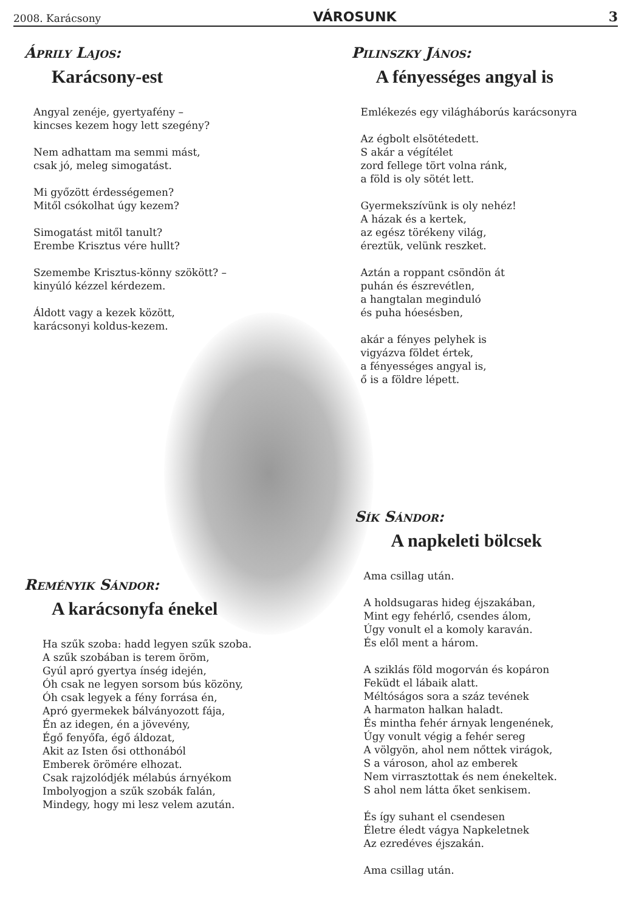2008. Karácsony VÁROSUNK 3
Áprily Lajos:
Karácsony-est
Angyal zenéje, gyertyafény –
kincses kezem hogy lett szegény?
Nem adhattam ma semmi mást,
csak jó, meleg simogatást.
Mi győzött érdességemen?
Mitől csókolhat úgy kezem?
Simogatást mitől tanult?
Erembe Krisztus vére hullt?
Szemembe Krisztus-könny szökött? –
kinyúló kézzel kérdezem.
Áldott vagy a kezek között,
karácsonyi koldus-kezem.
Reményik Sándor:
A karácsonyfa énekel
Ha szűk szoba: hadd legyen szűk szoba.
A szűk szobában is terem öröm,
Gyúl apró gyertya ínség idején,
Óh csak ne legyen sorsom bús közöny,
Óh csak legyek a fény forrása én,
Apró gyermekek bálványozott fája,
Én az idegen, én a jövevény,
Égő fenyőfa, égő áldozat,
Akit az Isten ősi otthonából
Emberek örömére elhozat.
Csak rajzolódjék mélabús árnyékom
Imbolyogjon a szűk szobák falán,
Mindegy, hogy mi lesz velem azután.
Pilinszky János:
A fényességes angyal is
Emlékezés egy világháborús karácsonyra
Az égbolt elsötétedett.
S akár a végítélet
zord fellege tört volna ránk,
a föld is oly sötét lett.
Gyermekszívünk is oly nehéz!
A házak és a kertek,
az egész törékeny világ,
éreztük, velünk reszket.
Aztán a roppant csöndön át
puhán és észrevétlen,
a hangtalan meginduló
és puha hóesésben,
akár a fényes pelyhek is
vigyázva földet értek,
a fényességes angyal is,
ő is a földre lépett.
Sík Sándor:
A napkeleti bölcsek
Ama csillag után.
A holdsugaras hideg éjszakában,
Mint egy fehérlő, csendes álom,
Úgy vonult el a komoly karaván.
És elől ment a három.
A sziklás föld mogorván és kopáron
Feküdt el lábaik alatt.
Méltóságos sora a száz tevének
A harmaton halkan haladt.
És mintha fehér árnyak lengenének,
Úgy vonult végig a fehér sereg
A völgyön, ahol nem nőttek virágok,
S a városon, ahol az emberek
Nem virrasztottak és nem énekeltek.
S ahol nem látta őket senkisem.
És így suhant el csendesen
Életre éledt vágya Napkeletnek
Az ezredéves éjszakán.
Ama csillag után.